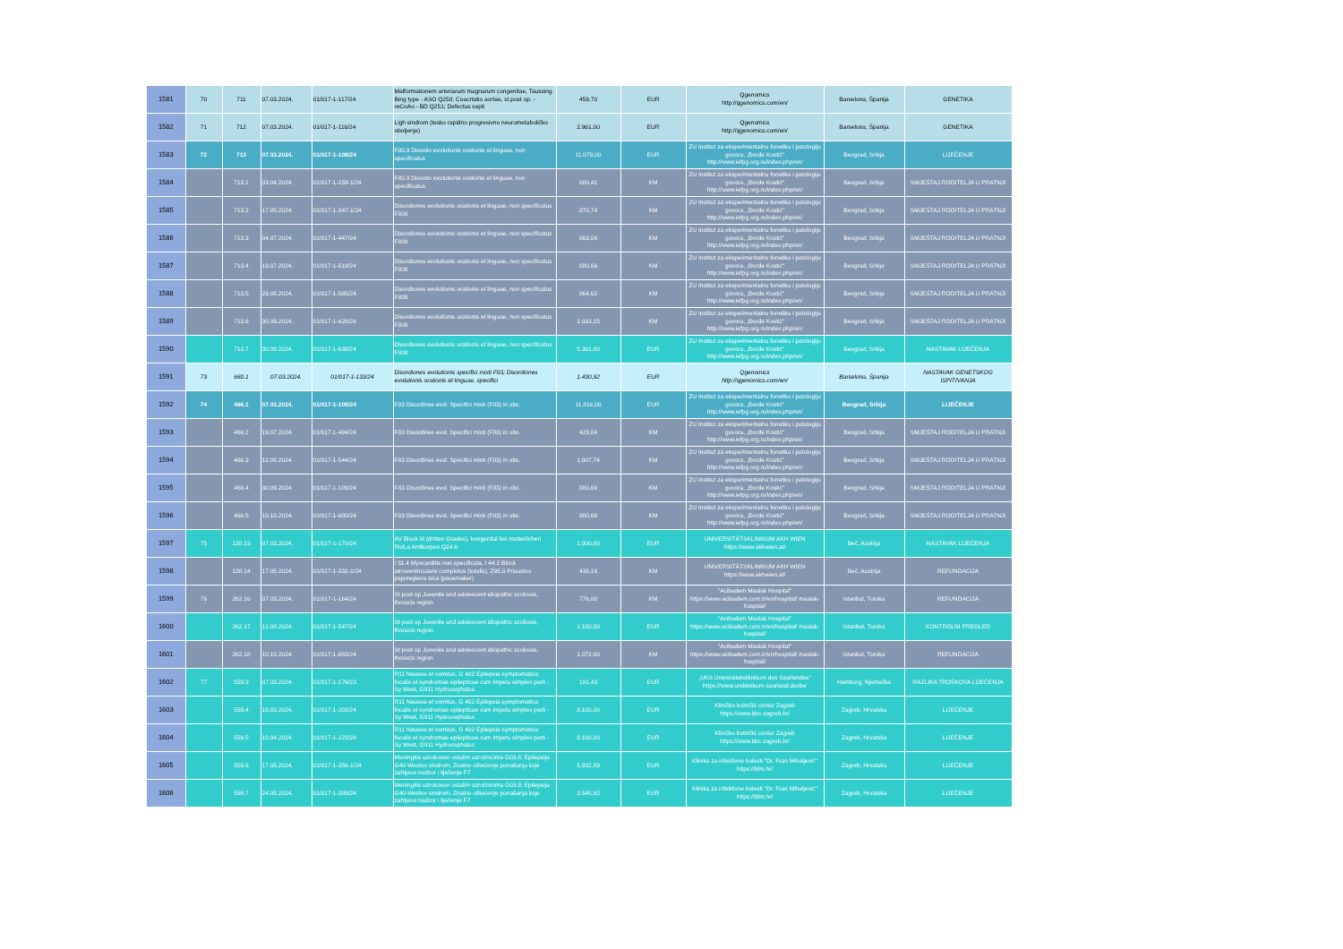| 1581 | 70 | 711 | 07.03.2024. | 01/017-1-117/24 | Malformationem arteriarum magnarum congenitae, Taussing Bing type - ASO Q258; Coacrtatio aortae, st.post op. - reCoAo - BD Q251; Defectus septi | 459,70 | EUR | Qgenomics http://qgenomics.com/en/ | Barselona, Španija | GENETIKA |
| 1582 | 71 | 712 | 07.03.2024. | 01/017-1-116/24 | Ligh sindrom (tesko rapidno progresivno neurometaboličko oboljenje) | 2.961,00 | EUR | Qgenomics http://qgenomics.com/en/ | Barselona, Španija | GENETIKA |
| 1583 | 72 | 713 | 07.03.2024. | 01/017-1-108/24 | F80.9 Disordo evolutionis orationis et linguae, non specificatus | 11.079,00 | EUR | ZU Institut za eksperimentalnu fonetiku i patologiju govora, „Đorđe Kostić“ http://www.iefpg.org.rs/index.php/en/ | Beograd, Srbija | LIJEČENJE |
| 1584 | | 713.1 | 03.04.2024. | 01/017-1-259-1/24 | F80.9 Disordo evolutionis orationis et linguae, non specificatus | 880,41 | KM | ZU Institut za eksperimentalnu fonetiku i patologiju govora, „Đorđe Kostić“ http://www.iefpg.org.rs/index.php/en/ | Beograd, Srbija | SMJEŠTAJ RODITELJA U PRATNJI |
| 1585 | | 713.2 | 17.05.2024. | 01/017-1-347-1/24 | Disordiones evolutionis orationis et linguae, non specificatus F809 | 870,74 | KM | ZU Institut za eksperimentalnu fonetiku i patologiju govora, „Đorđe Kostić“ http://www.iefpg.org.rs/index.php/en/ | Beograd, Srbija | SMJEŠTAJ RODITELJA U PRATNJI |
| 1586 | | 713.3 | 04.07.2024. | 01/017-1-447/24 | Disordiones evolutionis orationis et linguae, non specificatus F809 | 863,06 | KM | ZU Institut za eksperimentalnu fonetiku i patologiju govora, „Đorđe Kostić“ http://www.iefpg.org.rs/index.php/en/ | Beograd, Srbija | SMJEŠTAJ RODITELJA U PRATNJI |
| 1587 | | 713.4 | 19.07.2024. | 01/017-1-519/24 | Disordiones evolutionis orationis et linguae, non specificatus F809 | 880,66 | KM | ZU Institut za eksperimentalnu fonetiku i patologiju govora, „Đorđe Kostić“ http://www.iefpg.org.rs/index.php/en/ | Beograd, Srbija | SMJEŠTAJ RODITELJA U PRATNJI |
| 1588 | | 713.5 | 29.08.2024. | 01/017-1-565/24 | Disordiones evolutionis orationis et linguae, non specificatus F809 | 864,62 | KM | ZU Institut za eksperimentalnu fonetiku i patologiju govora, „Đorđe Kostić“ http://www.iefpg.org.rs/index.php/en/ | Beograd, Srbija | SMJEŠTAJ RODITELJA U PRATNJI |
| 1589 | | 713.6 | 30.09.2024. | 01/017-1-628/24 | Disordiones evolutionis orationis et linguae, non specificatus F809 | 1.033,15 | KM | ZU Institut za eksperimentalnu fonetiku i patologiju govora, „Đorđe Kostić“ http://www.iefpg.org.rs/index.php/en/ | Beograd, Srbija | SMJEŠTAJ RODITELJA U PRATNJI |
| 1590 | | 713.7 | 30.09.2024. | 01/017-1-638/24 | Disordiones evolutionis orationis et linguae, non specificatus F809 | 5.361,00 | EUR | ZU Institut za eksperimentalnu fonetiku i patologiju govora, „Đorđe Kostić“ http://www.iefpg.org.rs/index.php/en/ | Beograd, Srbija | NASTAVAK LIJEČENJA |
| 1591 | 73 | 660.1 | 07.03.2024. | 01/017-1-133/24 | Disordiones evolutionis specifici mixti F83; Disordiones evolutionis orationis et linguae, specifici | 1.430,92 | EUR | Qgenomics http://qgenomics.com/en/ | Barselona, Španija | NASTAVAK GENETSKOG ISPITIVANJA |
| 1592 | 74 | 466.1 | 07.03.2024. | 01/017-1-109/24 | F83 Disordines evol. Specifici mixti (F83) in obs. | 11.816,00 | EUR | ZU Institut za eksperimentalnu fonetiku i patologiju govora, „Đorđe Kostić“ http://www.iefpg.org.rs/index.php/en/ | Beograd, Srbija | LIJEČENJE |
| 1593 | | 466.2 | 19.07.2024. | 01/017-1-494/24 | F83 Disordines evol. Specifici mixti (F83) in obs. | 429,04 | KM | ZU Institut za eksperimentalnu fonetiku i patologiju govora, „Đorđe Kostić“ http://www.iefpg.org.rs/index.php/en/ | Beograd, Srbija | SMJEŠTAJ RODITELJA U PRATNJI |
| 1594 | | 466.3 | 12.08.2024. | 01/017-1-544/24 | F83 Disordines evol. Specifici mixti (F83) in obs. | 1.007,74 | KM | ZU Institut za eksperimentalnu fonetiku i patologiju govora, „Đorđe Kostić“ http://www.iefpg.org.rs/index.php/en/ | Beograd, Srbija | SMJEŠTAJ RODITELJA U PRATNJI |
| 1595 | | 466.4 | 30.09.2024. | 01/017-1-109/24 | F83 Disordines evol. Specifici mixti (F83) in obs. | 880,69 | KM | ZU Institut za eksperimentalnu fonetiku i patologiju govora, „Đorđe Kostić“ http://www.iefpg.org.rs/index.php/en/ | Beograd, Srbija | SMJEŠTAJ RODITELJA U PRATNJI |
| 1596 | | 466.5 | 10.10.2024. | 01/017-1-680/24 | F83 Disordines evol. Specifici mixti (F83) in obs. | 880,69 | KM | ZU Institut za eksperimentalnu fonetiku i patologiju govora, „Đorđe Kostić“ http://www.iefpg.org.rs/index.php/en/ | Beograd, Srbija | SMJEŠTAJ RODITELJA U PRATNJI |
| 1597 | 75 | 138.13 | 07.03.2024. | 01/017-1-170/24 | AV Block III (dritten Grades), kongenital bei mutterlichen Ro/La Antikorpen Q24.6 | 1.000,00 | EUR | UNIVERSITÄTSKLINIKUM AKH WIEN https://www.akhwien.at/ | Beč, Austrija | NASTAVAK LIJEČENJA |
| 1598 | | 138.14 | 17.05.2024. | 01/017-1-331-1/24 | I 51.4 Myocarditis non specificata, I 44.2 Block atrioventricularis completus (totalis), Z95.0 Prisustvo pejsmejkera srca (pacemaker) | 438,16 | KM | UNIVERSITÄTSKLINIKUM AKH WIEN https://www.akhwien.at/ | Beč, Austrija | REFUNDACIJA |
| 1599 | 76 | 262.16 | 07.03.2024. | 01/017-1-164/24 | St post op Juvenile and adolescent idiopathic scoliosis, thoracis region | 776,00 | KM | "Acibadem Maslak Hospital" https://www.acibadem.com.tr/en/hospital/ maslak-hospital/ | Istanbul, Turska | REFUNDACIJA |
| 1600 | | 262.17 | 12.08.2024. | 01/017-1-547/24 | St post op Juvenile and adolescent idiopathic scoliosis, thoracis region | 1.180,00 | EUR | "Acibadem Maslak Hospital" https://www.acibadem.com.tr/en/hospital/ maslak-hospital/ | Istanbul, Turska | KONTROLNI PREGLED |
| 1601 | | 262.18 | 10.10.2024. | 01/017-1-683/24 | St post op Juvenile and adolescent idiopathic scoliosis, thoracis region | 1.072,00 | KM | "Acibadem Maslak Hospital" https://www.acibadem.com.tr/en/hospital/ maslak-hospital/ | Istanbul, Turska | REFUNDACIJA |
| 1602 | 77 | 559.3 | 07.03.2024. | 01/017-1-176/23 | R11 Nausea et vomitus, G 402 Epilepsia symptomatica focalis et syndromae epilepticae cum impetu simplex parti - Sy West, G911 Hydrocephalus | 181,43 | EUR | „UKS Universitatsklinikum des Saarlandes“ https://www.uniklinikum-saarland.de/de/ | Hamburg, Njemačka | RAZLIKA TROŠKOVA LIJEČENJA |
| 1603 | | 559.4 | 18.03.2024. | 01/017-1-203/24 | R11 Nausea et vomitus, G 402 Epilepsia symptomatica focalis et syndromae epilepticae cum impetu simplex parti - Sy West, G911 Hydrocephalus | 8.100,00 | EUR | Kliničko bolnički centar Zagreb https://www.kbc-zagreb.hr/ | Zagreb, Hrvatska | LIJEČENJE |
| 1604 | | 559.5 | 18.04.2024. | 01/017-1-223/24 | R11 Nausea et vomitus, G 402 Epilepsia symptomatica focalis et syndromae epilepticae cum impetu simplex parti - Sy West, G911 Hydrocephalus | 8.100,00 | EUR | Kliničko bolnički centar Zagreb https://www.kbc-zagreb.hr/ | Zagreb, Hrvatska | LIJEČENJE |
| 1605 | | 559.6 | 17.05.2024. | 01/017-1-356-1/24 | Meningitis uzrokovan ostalim uzročnicima G03.8; Epilepsija G40-Westov sindrom; Znatno oštećenje ponašanja koje zahtjeva nadzor i liječenje F7 | 5.932,89 | EUR | Klinika za infektivne bolesti "Dr. Fran Mihaljević" https://bfm.hr/ | Zagreb, Hrvatska | LIJEČENJE |
| 1606 | | 559.7 | 24.05.2024. | 01/017-1-389/24 | Meningitis uzrokovan ostalim uzročnicima G03.8; Epilepsija G40-Westov sindrom; Znatno oštećenje ponašanja koje zahtjeva nadzor i liječenje F7 | 2.545,92 | EUR | Klinika za infektivne bolesti "Dr. Fran Mihaljević" https://bfm.hr/ | Zagreb, Hrvatska | LIJEČENJE |